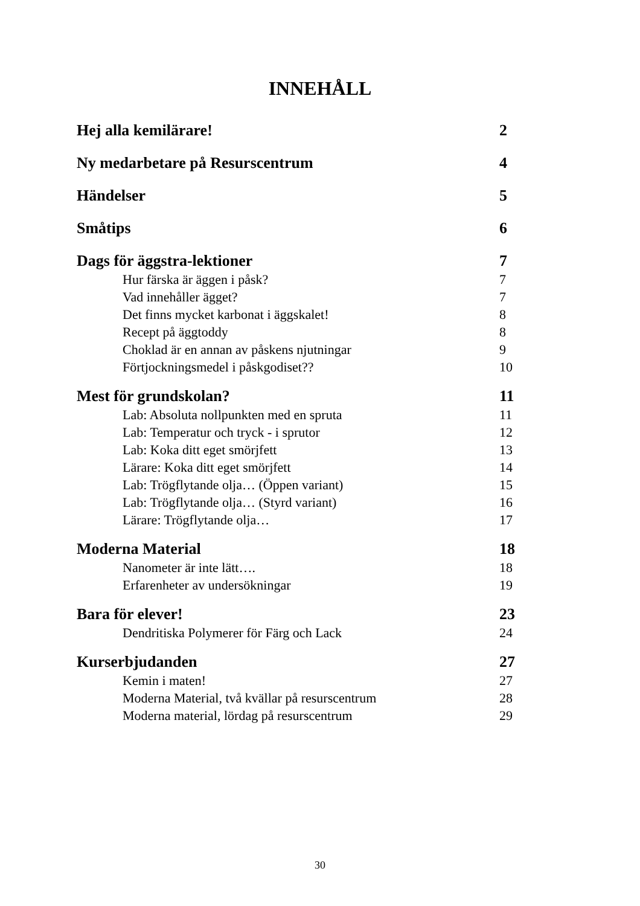INNEHÅLL
Hej alla kemilärare! 2
Ny medarbetare på Resurscentrum 4
Händelser 5
Småtips 6
Dags för äggstra-lektioner 7
Hur färska är äggen i påsk? 7
Vad innehåller ägget? 7
Det finns mycket karbonat i äggskalet! 8
Recept på äggtoddy 8
Choklad är en annan av påskens njutningar 9
Förtjockningsmedel i påskgodiset?? 10
Mest för grundskolan? 11
Lab: Absoluta nollpunkten med en spruta 11
Lab: Temperatur och tryck - i sprutor 12
Lab: Koka ditt eget smörjfett 13
Lärare: Koka ditt eget smörjfett 14
Lab: Trögflytande olja… (Öppen variant) 15
Lab: Trögflytande olja… (Styrd variant) 16
Lärare: Trögflytande olja… 17
Moderna Material 18
Nanometer är inte lätt…. 18
Erfarenheter av undersökningar 19
Bara för elever! 23
Dendritiska Polymerer för Färg och Lack 24
Kurserbjudanden 27
Kemin i maten! 27
Moderna Material, två kvällar på resurscentrum 28
Moderna material, lördag på resurscentrum 29
30